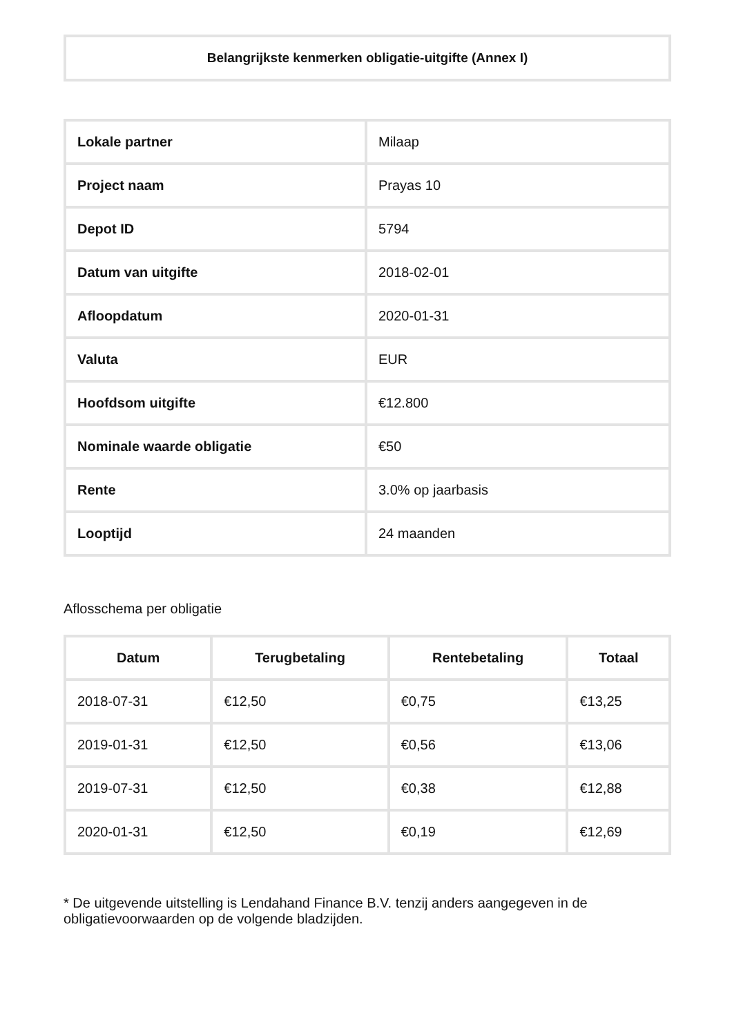Belangrijkste kenmerken obligatie-uitgifte (Annex I)
| Lokale partner | Milaap |
| Project naam | Prayas 10 |
| Depot ID | 5794 |
| Datum van uitgifte | 2018-02-01 |
| Afloopdatum | 2020-01-31 |
| Valuta | EUR |
| Hoofdsom uitgifte | €12.800 |
| Nominale waarde obligatie | €50 |
| Rente | 3.0% op jaarbasis |
| Looptijd | 24 maanden |
Aflosschema per obligatie
| Datum | Terugbetaling | Rentebetaling | Totaal |
| --- | --- | --- | --- |
| 2018-07-31 | €12,50 | €0,75 | €13,25 |
| 2019-01-31 | €12,50 | €0,56 | €13,06 |
| 2019-07-31 | €12,50 | €0,38 | €12,88 |
| 2020-01-31 | €12,50 | €0,19 | €12,69 |
* De uitgevende uitstelling is Lendahand Finance B.V. tenzij anders aangegeven in de obligatievoorwaarden op de volgende bladzijden.